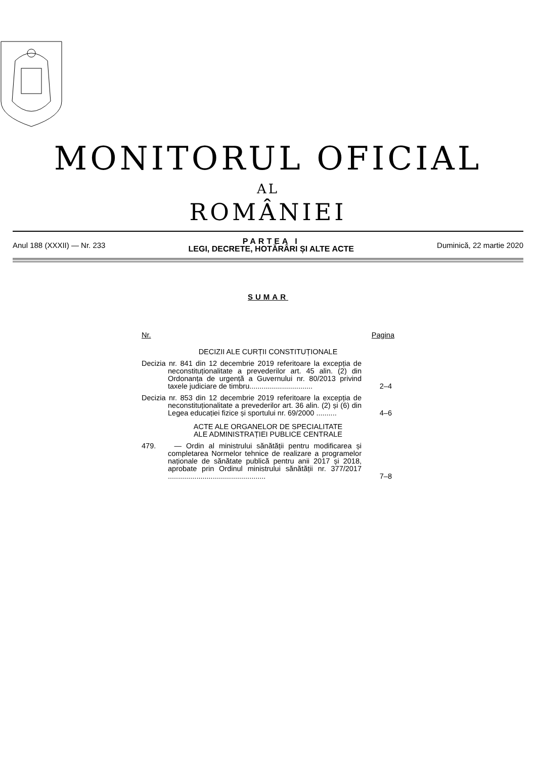MONITORUL OFICIAL
AL
ROMÂNIEI
Anul 188 (XXXII) — Nr. 233
PARTEA I
LEGI, DECRETE, HOTĂRÂRI ȘI ALTE ACTE
Duminică, 22 martie 2020
SUMAR
Nr. Pagina
DECIZII ALE CURȚII CONSTITUȚIONALE
Decizia nr. 841 din 12 decembrie 2019 referitoare la excepția de neconstituționalitate a prevederilor art. 45 alin. (2) din Ordonanța de urgență a Guvernului nr. 80/2013 privind taxele judiciare de timbru...............................
2–4
Decizia nr. 853 din 12 decembrie 2019 referitoare la excepția de neconstituționalitate a prevederilor art. 36 alin. (2) și (6) din Legea educației fizice și sportului nr. 69/2000 ..........
4–6
ACTE ALE ORGANELOR DE SPECIALITATE
ALE ADMINISTRAȚIEI PUBLICE CENTRALE
479. — Ordin al ministrului sănătății pentru modificarea și completarea Normelor tehnice de realizare a programelor naționale de sănătate publică pentru anii 2017 și 2018, aprobate prin Ordinul ministrului sănătății nr. 377/2017 ................................................
7–8